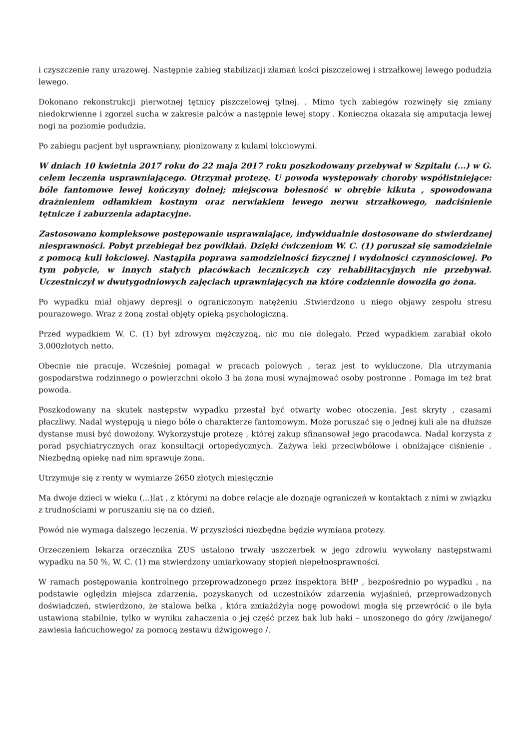i czyszczenie rany urazowej. Następnie zabieg stabilizacji złamań kości piszczelowej i strzałkowej lewego podudzia lewego.
Dokonano rekonstrukcji pierwotnej tętnicy piszczelowej tylnej. . Mimo tych zabiegów rozwinęły się zmiany niedokrwienne i zgorzel sucha w zakresie palców a następnie lewej stopy . Konieczna okazała się amputacja lewej nogi na poziomie podudzia.
Po zabiegu pacjent był usprawniany, pionizowany z kulami łokciowymi.
W dniach 10 kwietnia 2017 roku do 22 maja 2017 roku poszkodowany przebywał w Szpitalu (...) w G. celem leczenia usprawniającego. Otrzymał protezę. U powoda występowały choroby współistniejące: bóle fantomowe lewej kończyny dolnej; miejscowa bolesność w obrębie kikuta , spowodowana drażnieniem odłamkiem kostnym oraz nerwiakiem lewego nerwu strzałkowego, nadciśnienie tętnicze i zaburzenia adaptacyjne.
Zastosowano kompleksowe postępowanie usprawniające, indywidualnie dostosowane do stwierdzanej niesprawności. Pobyt przebiegał bez powikłań. Dzięki ćwiczeniom W. C. (1) poruszał się samodzielnie z pomocą kuli łokciowej. Nastąpiła poprawa samodzielności fizycznej i wydolności czynnościowej. Po tym pobycie, w innych stałych placówkach leczniczych czy rehabilitacyjnych nie przebywał. Uczestniczył w dwutygodniowych zajęciach uprawniających na które codziennie dowoziła go żona.
Po wypadku miał objawy depresji o ograniczonym natężeniu .Stwierdzono u niego objawy zespołu stresu pourazowego. Wraz z żoną został objęty opieką psychologiczną.
Przed wypadkiem W. C. (1) był zdrowym mężczyzną, nic mu nie dolegało. Przed wypadkiem zarabiał około 3.000złotych netto.
Obecnie nie pracuje. Wcześniej pomagał w pracach polowych , teraz jest to wykluczone. Dla utrzymania gospodarstwa rodzinnego o powierzchni około 3 ha żona musi wynajmować osoby postronne . Pomaga im też brat powoda.
Poszkodowany na skutek następstw wypadku przestał być otwarty wobec otoczenia. Jest skryty , czasami płaczliwy. Nadal występują u niego bóle o charakterze fantomowym. Może poruszać się o jednej kuli ale na dłuższe dystanse musi być dowożony. Wykorzystuje protezę , której zakup sfinansował jego pracodawca. Nadal korzysta z porad psychiatrycznych oraz konsultacji ortopedycznych. Zażywa leki przeciwbólowe i obniżające ciśnienie . Niezbędną opiekę nad nim sprawuje żona.
Utrzymuje się z renty w wymiarze 2650 złotych miesięcznie
Ma dwoje dzieci w wieku (...)lat , z którymi na dobre relacje ale doznaje ograniczeń w kontaktach z nimi w związku z trudnościami w poruszaniu się na co dzień.
Powód nie wymaga dalszego leczenia. W przyszłości niezbędna będzie wymiana protezy.
Orzeczeniem lekarza orzecznika ZUS ustalono trwały uszczerbek w jego zdrowiu wywołany następstwami wypadku na 50 %, W. C. (1) ma stwierdzony umiarkowany stopień niepełnosprawności.
W ramach postępowania kontrolnego przeprowadzonego przez inspektora BHP , bezpośrednio po wypadku , na podstawie oględzin miejsca zdarzenia, pozyskanych od uczestników zdarzenia wyjaśnień, przeprowadzonych doświadczeń, stwierdzono, że stalowa belka , która zmiażdżyła nogę powodowi mogła się przewrócić o ile była ustawiona stabilnie, tylko w wyniku zahaczenia o jej część przez hak lub haki – unoszonego do góry /zwijanego/ zawiesia łańcuchowego/ za pomocą zestawu dźwigowego /.